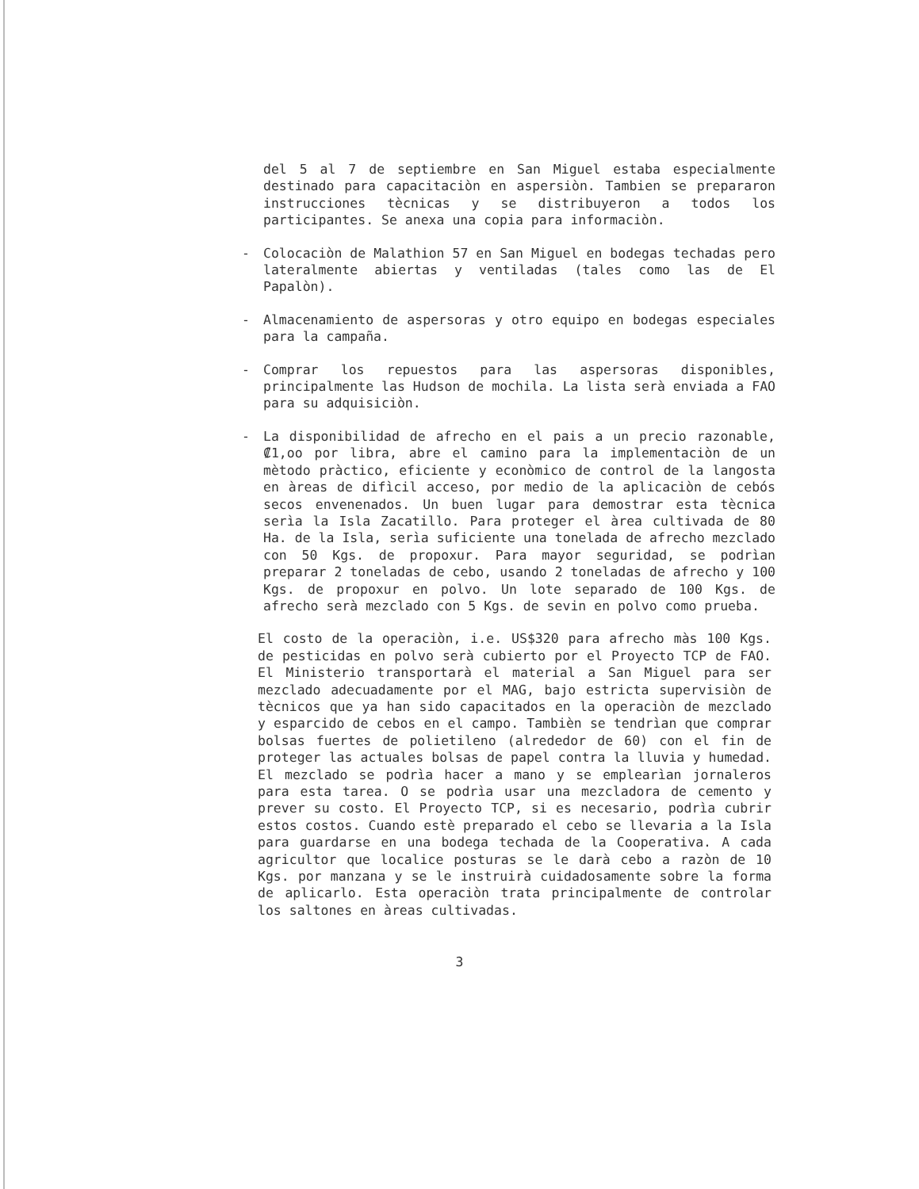del 5 al 7 de septiembre en San Miguel estaba especialmente destinado para capacitaciòn en aspersiòn. Tambien se prepararon instrucciones tècnicas y se distribuyeron a todos los participantes. Se anexa una copia para informaciòn.
- Colocaciòn de Malathion 57 en San Miguel en bodegas techadas pero lateralmente abiertas y ventiladas (tales como las de El Papalòn).
- Almacenamiento de aspersoras y otro equipo en bodegas especiales para la campaña.
- Comprar los repuestos para las aspersoras disponibles, principalmente las Hudson de mochila. La lista serà enviada a FAO para su adquisiciòn.
- La disponibilidad de afrecho en el pais a un precio razonable, ₡1,oo por libra, abre el camino para la implementaciòn de un mètodo pràctico, eficiente y econòmico de control de la langosta en àreas de difìcil acceso, por medio de la aplicaciòn de cebós secos envenenados. Un buen lugar para demostrar esta tècnica serìa la Isla Zacatillo. Para proteger el àrea cultivada de 80 Ha. de la Isla, serìa suficiente una tonelada de afrecho mezclado con 50 Kgs. de propoxur. Para mayor seguridad, se podrìan preparar 2 toneladas de cebo, usando 2 toneladas de afrecho y 100 Kgs. de propoxur en polvo. Un lote separado de 100 Kgs. de afrecho serà mezclado con 5 Kgs. de sevin en polvo como prueba.
El costo de la operaciòn, i.e. US$320 para afrecho màs 100 Kgs. de pesticidas en polvo serà cubierto por el Proyecto TCP de FAO. El Ministerio transportarà el material a San Miguel para ser mezclado adecuadamente por el MAG, bajo estricta supervisiòn de tècnicos que ya han sido capacitados en la operaciòn de mezclado y esparcido de cebos en el campo. Tambièn se tendrìan que comprar bolsas fuertes de polietileno (alrededor de 60) con el fin de proteger las actuales bolsas de papel contra la lluvia y humedad. El mezclado se podrìa hacer a mano y se emplearìan jornaleros para esta tarea. O se podrìa usar una mezcladora de cemento y prever su costo. El Proyecto TCP, si es necesario, podrìa cubrir estos costos. Cuando estè preparado el cebo se llevaria a la Isla para guardarse en una bodega techada de la Cooperativa. A cada agricultor que localice posturas se le darà cebo a razòn de 10 Kgs. por manzana y se le instruirà cuidadosamente sobre la forma de aplicarlo. Esta operaciòn trata principalmente de controlar los saltones en àreas cultivadas.
3